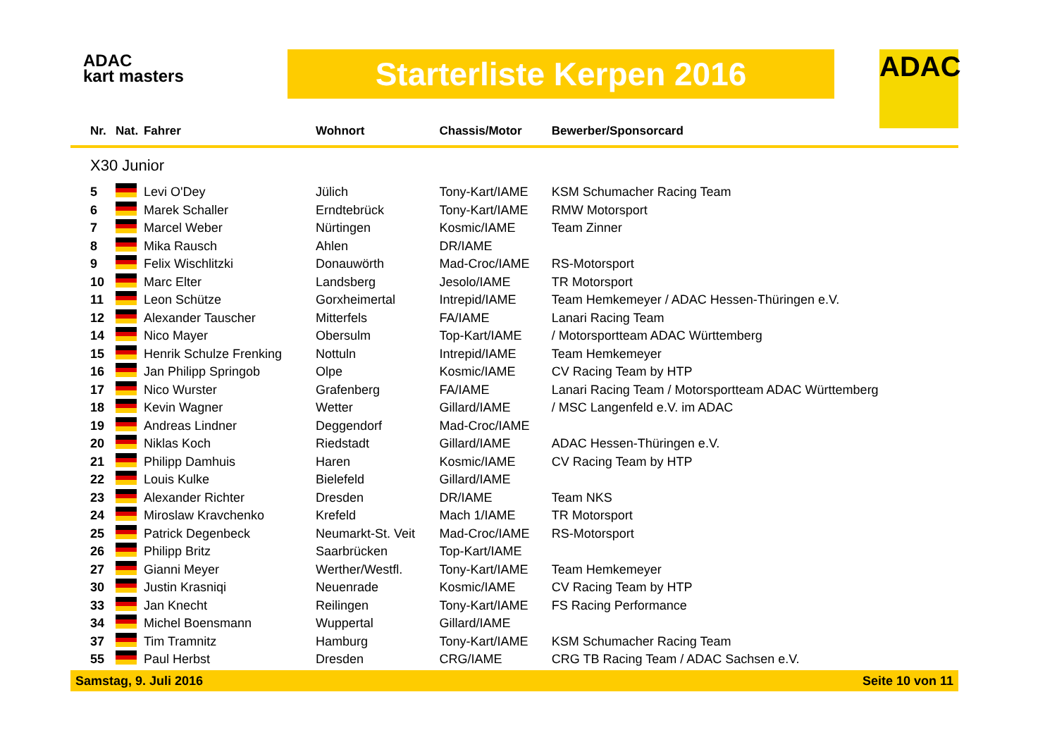ADAC
kart masters
Starterliste Kerpen 2016 ADAC
| Nr. | Nat. | Fahrer | Wohnort | Chassis/Motor | Bewerber/Sponsorcard |
| --- | --- | --- | --- | --- | --- |
| X30 Junior | | | | | |
| 5 | | Levi O'Dey | Jülich | Tony-Kart/IAME | KSM Schumacher Racing Team |
| 6 | | Marek Schaller | Erndtebrück | Tony-Kart/IAME | RMW Motorsport |
| 7 | | Marcel Weber | Nürtingen | Kosmic/IAME | Team Zinner |
| 8 | | Mika Rausch | Ahlen | DR/IAME | |
| 9 | | Felix Wischlitzki | Donauwörth | Mad-Croc/IAME | RS-Motorsport |
| 10 | | Marc Elter | Landsberg | Jesolo/IAME | TR Motorsport |
| 11 | | Leon Schütze | Gorxheimertal | Intrepid/IAME | Team Hemkemeyer / ADAC Hessen-Thüringen e.V. |
| 12 | | Alexander Tauscher | Mitterfels | FA/IAME | Lanari Racing Team |
| 14 | | Nico Mayer | Obersulm | Top-Kart/IAME | / Motorsportteam ADAC Württemberg |
| 15 | | Henrik Schulze Frenking | Nottuln | Intrepid/IAME | Team Hemkemeyer |
| 16 | | Jan Philipp Springob | Olpe | Kosmic/IAME | CV Racing Team by HTP |
| 17 | | Nico Wurster | Grafenberg | FA/IAME | Lanari Racing Team / Motorsportteam ADAC Württemberg |
| 18 | | Kevin Wagner | Wetter | Gillard/IAME | / MSC Langenfeld e.V. im ADAC |
| 19 | | Andreas Lindner | Deggendorf | Mad-Croc/IAME | |
| 20 | | Niklas Koch | Riedstadt | Gillard/IAME | ADAC Hessen-Thüringen e.V. |
| 21 | | Philipp Damhuis | Haren | Kosmic/IAME | CV Racing Team by HTP |
| 22 | | Louis Kulke | Bielefeld | Gillard/IAME | |
| 23 | | Alexander Richter | Dresden | DR/IAME | Team NKS |
| 24 | | Miroslaw Kravchenko | Krefeld | Mach 1/IAME | TR Motorsport |
| 25 | | Patrick Degenbeck | Neumarkt-St. Veit | Mad-Croc/IAME | RS-Motorsport |
| 26 | | Philipp Britz | Saarbrücken | Top-Kart/IAME | |
| 27 | | Gianni Meyer | Werther/Westfl. | Tony-Kart/IAME | Team Hemkemeyer |
| 30 | | Justin Krasniqi | Neuenrade | Kosmic/IAME | CV Racing Team by HTP |
| 33 | | Jan Knecht | Reilingen | Tony-Kart/IAME | FS Racing Performance |
| 34 | | Michel Boensmann | Wuppertal | Gillard/IAME | |
| 37 | | Tim Tramnitz | Hamburg | Tony-Kart/IAME | KSM Schumacher Racing Team |
| 55 | | Paul Herbst | Dresden | CRG/IAME | CRG TB Racing Team / ADAC Sachsen e.V. |
Samstag, 9. Juli 2016 Seite 10 von 11